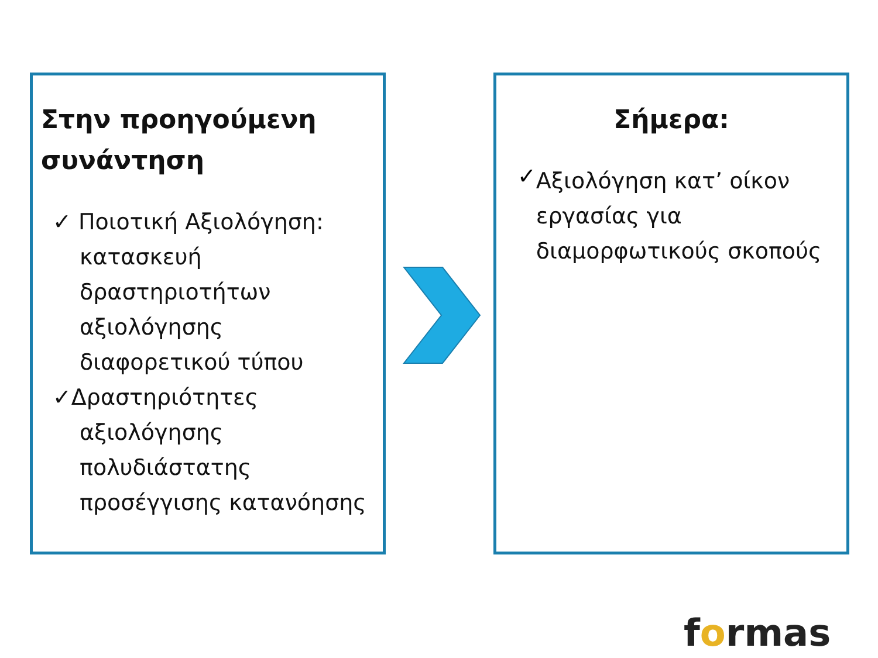Στην προηγούμενη συνάντηση
✓ Ποιοτική Αξιολόγηση:
κατασκευή δραστηριοτήτων αξιολόγησης διαφορετικού τύπου
✓Δραστηριότητες
αξιολόγησης πολυδιάστατης προσέγγισης κατανόησης
Σήμερα:
✓
Αξιολόγηση κατ’ οίκον εργασίας για διαμορφωτικούς σκοπούς
formas